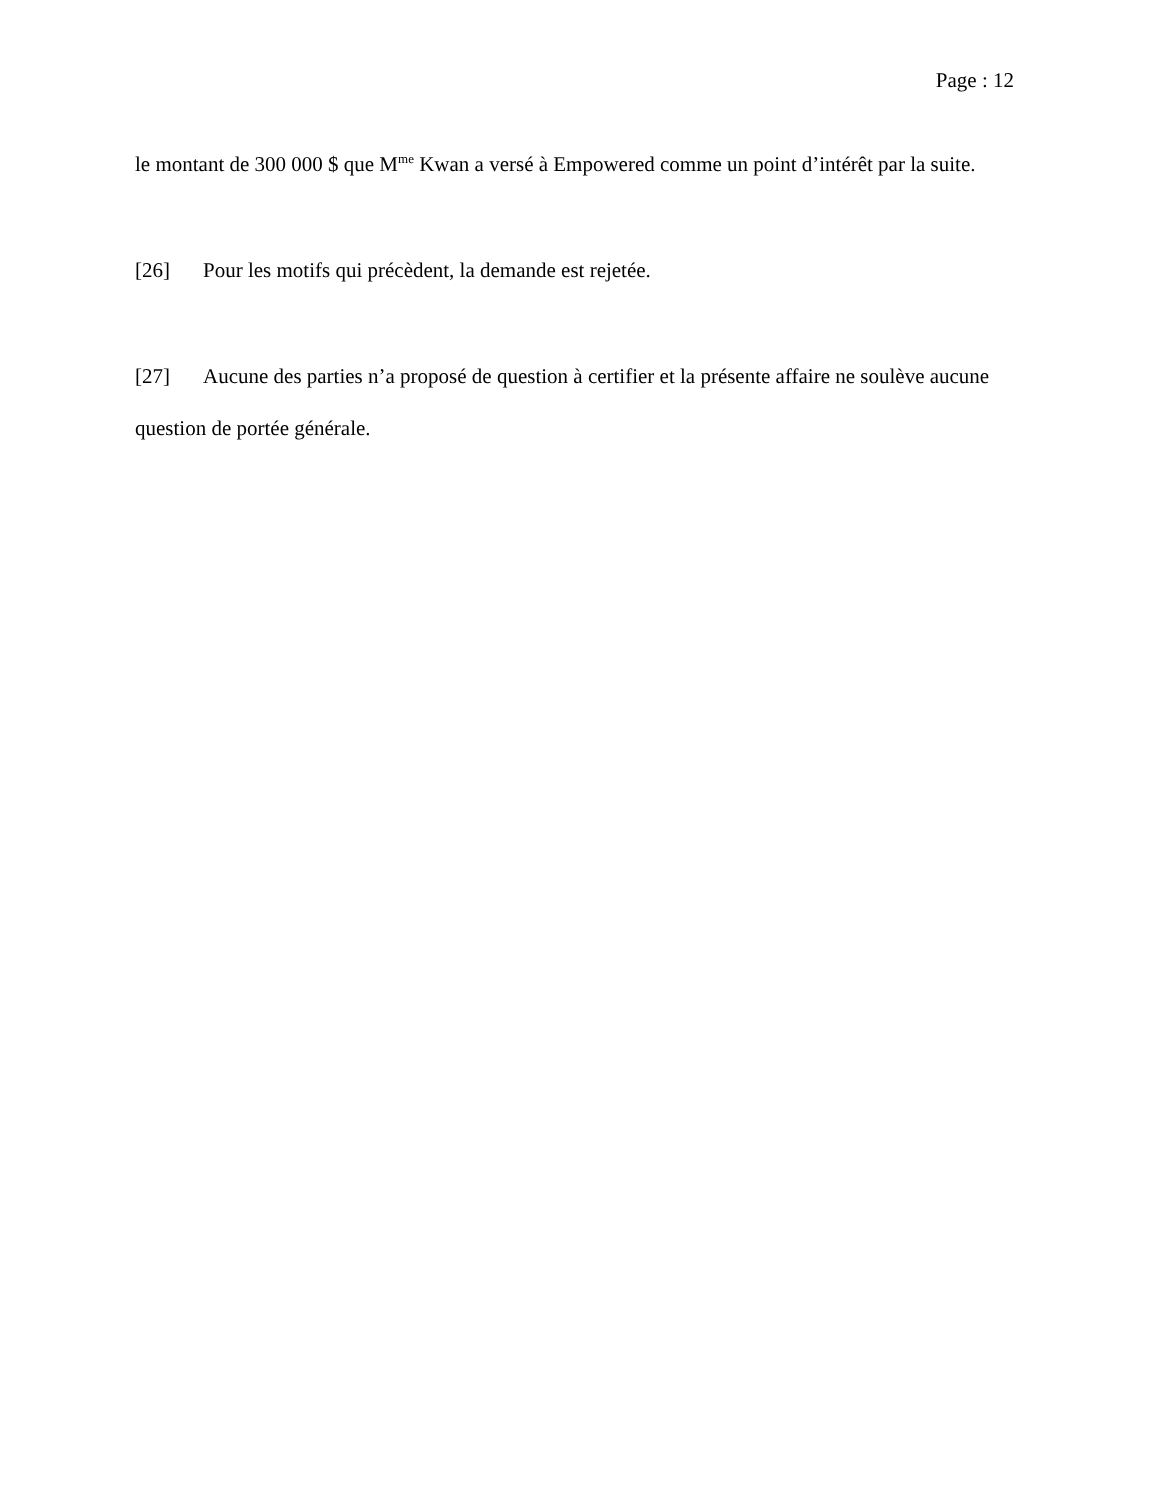Page : 12
le montant de 300 000 $ que M<sup>me</sup> Kwan a versé à Empowered comme un point d’intérêt par la suite.
[26] Pour les motifs qui précèdent, la demande est rejetée.
[27] Aucune des parties n’a proposé de question à certifier et la présente affaire ne soulève aucune question de portée générale.